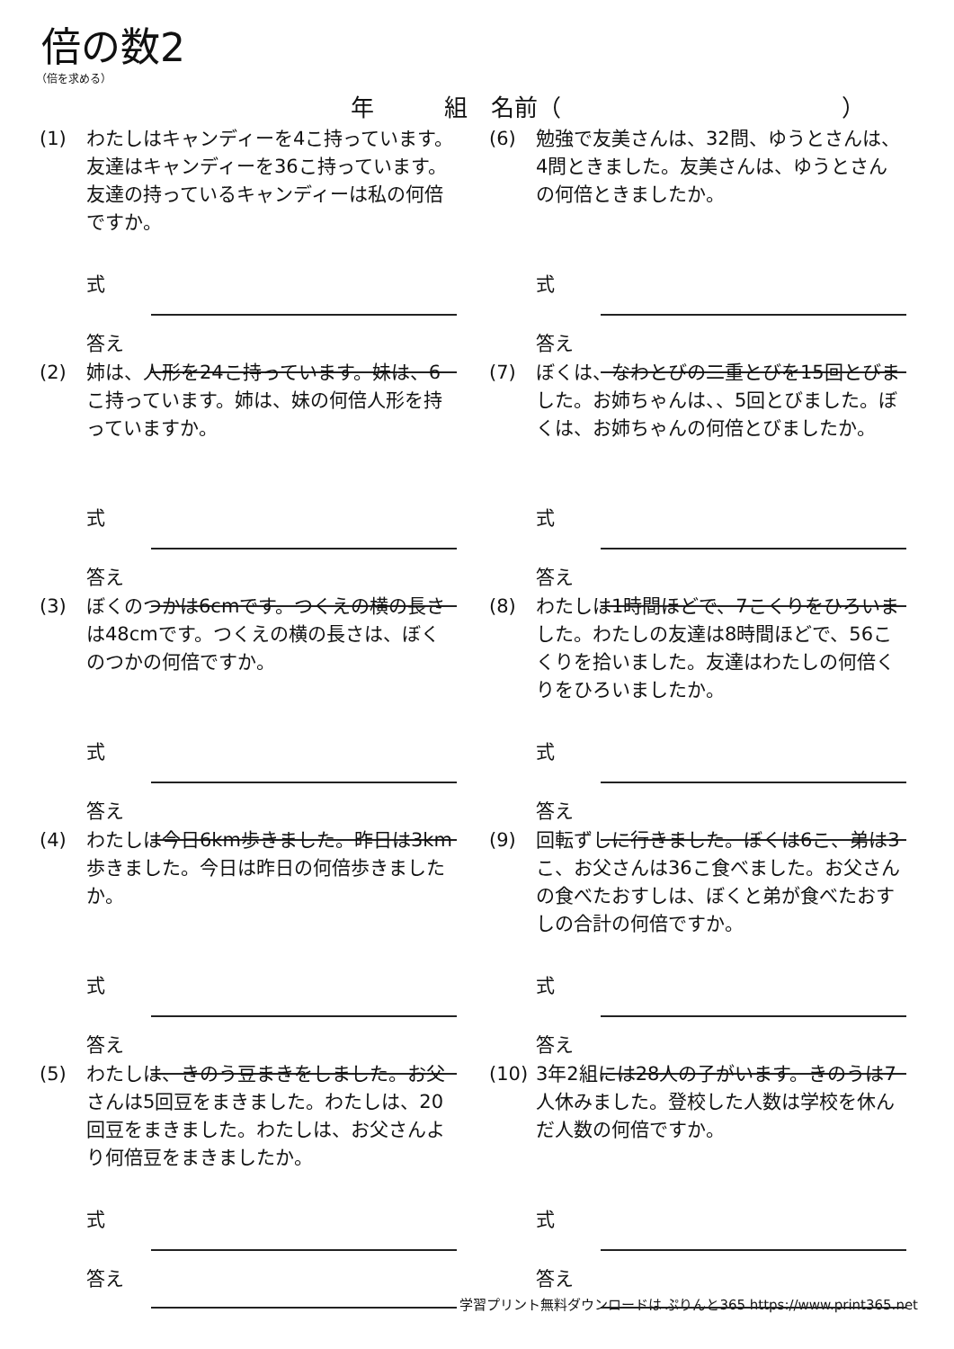倍の数2
（倍を求める）
年　　　組　名前（　　　　　　　　　　　　）
(1) わたしはキャンディーを4こ持っています。友達はキャンディーを36こ持っています。友達の持っているキャンディーは私の何倍ですか。
式
答え
(2) 姉は、人形を24こ持っています。妹は、6こ持っています。姉は、妹の何倍人形を持っていますか。
式
答え
(3) ぼくのつかは6cmです。つくえの横の長さは48cmです。つくえの横の長さは、ぼくのつかの何倍ですか。
式
答え
(4) わたしは今日6km歩きました。昨日は3km歩きました。今日は昨日の何倍歩きましたか。
式
答え
(5) わたしは、きのう豆まきをしました。お父さんは5回豆をまきました。わたしは、20回豆をまきました。わたしは、お父さんより何倍豆をまきましたか。
式
答え
(6) 勉強で友美さんは、32問、ゆうとさんは、4問ときました。友美さんは、ゆうとさんの何倍ときましたか。
式
答え
(7) ぼくは、なわとびの二重とびを15回とびました。お姉ちゃんは、、5回とびました。ぼくは、お姉ちゃんの何倍とびましたか。
式
答え
(8) わたしは1時間ほどで、7こくりをひろいました。わたしの友達は8時間ほどで、56こくりを拾いました。友達はわたしの何倍くりをひろいましたか。
式
答え
(9) 回転ずしに行きました。ぼくは6こ、弟は3こ、お父さんは36こ食べました。お父さんの食べたおすしは、ぼくと弟が食べたおすしの合計の何倍ですか。
式
答え
(10) 3年2組には28人の子がいます。きのうは7人休みました。登校した人数は学校を休んだ人数の何倍ですか。
式
答え
学習プリント無料ダウンロードは ぷりんと365 https://www.print365.net